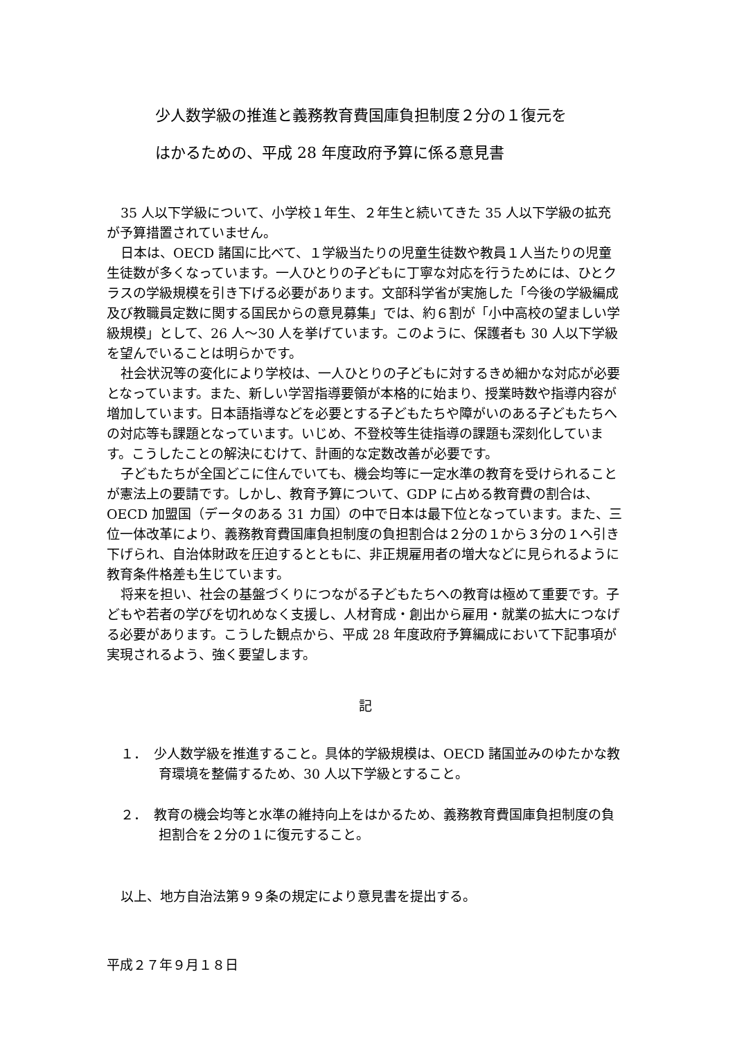少人数学級の推進と義務教育費国庫負担制度２分の１復元を
はかるための、平成 28 年度政府予算に係る意見書
35 人以下学級について、小学校１年生、２年生と続いてきた 35 人以下学級の拡充が予算措置されていません。
日本は、OECD 諸国に比べて、１学級当たりの児童生徒数や教員１人当たりの児童生徒数が多くなっています。一人ひとりの子どもに丁寧な対応を行うためには、ひとクラスの学級規模を引き下げる必要があります。文部科学省が実施した「今後の学級編成及び教職員定数に関する国民からの意見募集」では、約６割が「小中高校の望ましい学級規模」として、26 人～30 人を挙げています。このように、保護者も 30 人以下学級を望んでいることは明らかです。
社会状況等の変化により学校は、一人ひとりの子どもに対するきめ細かな対応が必要となっています。また、新しい学習指導要領が本格的に始まり、授業時数や指導内容が増加しています。日本語指導などを必要とする子どもたちや障がいのある子どもたちへの対応等も課題となっています。いじめ、不登校等生徒指導の課題も深刻化しています。こうしたことの解決にむけて、計画的な定数改善が必要です。
子どもたちが全国どこに住んでいても、機会均等に一定水準の教育を受けられることが憲法上の要請です。しかし、教育予算について、GDP に占める教育費の割合は、OECD 加盟国（データのある 31 カ国）の中で日本は最下位となっています。また、三位一体改革により、義務教育費国庫負担制度の負担割合は２分の１から３分の１へ引き下げられ、自治体財政を圧迫するとともに、非正規雇用者の増大などに見られるように教育条件格差も生じています。
将来を担い、社会の基盤づくりにつながる子どもたちへの教育は極めて重要です。子どもや若者の学びを切れめなく支援し、人材育成・創出から雇用・就業の拡大につなげる必要があります。こうした観点から、平成 28 年度政府予算編成において下記事項が実現されるよう、強く要望します。
記
１．　少人数学級を推進すること。具体的学級規模は、OECD 諸国並みのゆたかな教育環境を整備するため、30 人以下学級とすること。
２．　教育の機会均等と水準の維持向上をはかるため、義務教育費国庫負担制度の負担割合を２分の１に復元すること。
以上、地方自治法第９９条の規定により意見書を提出する。
平成２７年９月１８日